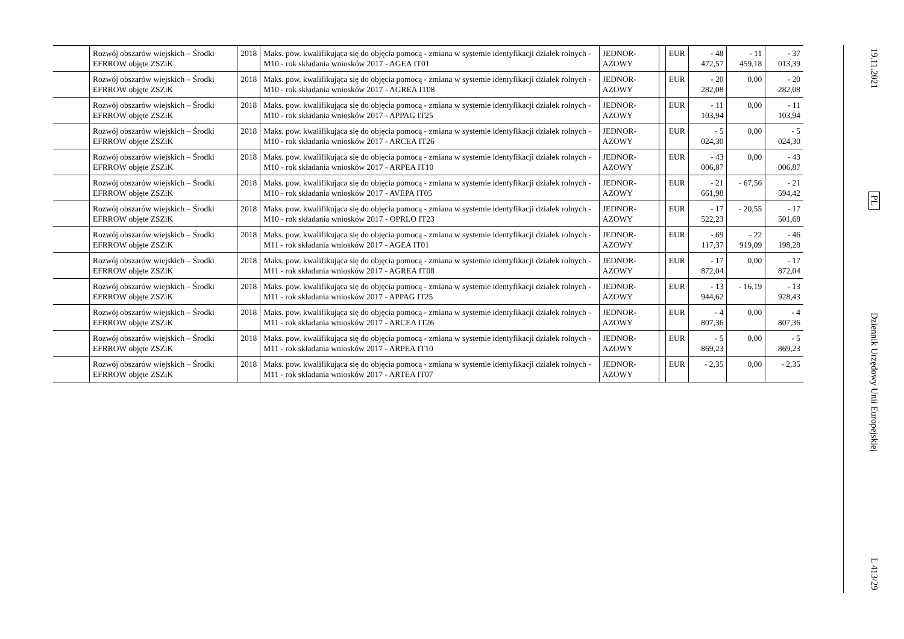| | Rozwój obszarów wiejskich – Środki EFRROW objęte ZSZiK | 2018 | Maks. pow. kwalifikująca się do objęcia pomocą - zmiana w systemie identyfikacji działek rolnych - M10 - rok składania wniosków 2017 - AGEA IT01 | JEDNOR-AZOWY | | EUR | - 48 472,57 | - 11 459,18 | - 37 013,39 |
| | Rozwój obszarów wiejskich – Środki EFRROW objęte ZSZiK | 2018 | Maks. pow. kwalifikująca się do objęcia pomocą - zmiana w systemie identyfikacji działek rolnych - M10 - rok składania wniosków 2017 - AGREA IT08 | JEDNOR-AZOWY | | EUR | - 20 282,08 | 0,00 | - 20 282,08 |
| | Rozwój obszarów wiejskich – Środki EFRROW objęte ZSZiK | 2018 | Maks. pow. kwalifikująca się do objęcia pomocą - zmiana w systemie identyfikacji działek rolnych - M10 - rok składania wniosków 2017 - APPAG IT25 | JEDNOR-AZOWY | | EUR | - 11 103,94 | 0,00 | - 11 103,94 |
| | Rozwój obszarów wiejskich – Środki EFRROW objęte ZSZiK | 2018 | Maks. pow. kwalifikująca się do objęcia pomocą - zmiana w systemie identyfikacji działek rolnych - M10 - rok składania wniosków 2017 - ARCEA IT26 | JEDNOR-AZOWY | | EUR | - 5 024,30 | 0,00 | - 5 024,30 |
| | Rozwój obszarów wiejskich – Środki EFRROW objęte ZSZiK | 2018 | Maks. pow. kwalifikująca się do objęcia pomocą - zmiana w systemie identyfikacji działek rolnych - M10 - rok składania wniosków 2017 - ARPEA IT10 | JEDNOR-AZOWY | | EUR | - 43 006,87 | 0,00 | - 43 006,87 |
| | Rozwój obszarów wiejskich – Środki EFRROW objęte ZSZiK | 2018 | Maks. pow. kwalifikująca się do objęcia pomocą - zmiana w systemie identyfikacji działek rolnych - M10 - rok składania wniosków 2017 - AVEPA IT05 | JEDNOR-AZOWY | | EUR | - 21 661,98 | - 67,56 | - 21 594,42 |
| | Rozwój obszarów wiejskich – Środki EFRROW objęte ZSZiK | 2018 | Maks. pow. kwalifikująca się do objęcia pomocą - zmiana w systemie identyfikacji działek rolnych - M10 - rok składania wniosków 2017 - OPRLO IT23 | JEDNOR-AZOWY | | EUR | - 17 522,23 | - 20,55 | - 17 501,68 |
| | Rozwój obszarów wiejskich – Środki EFRROW objęte ZSZiK | 2018 | Maks. pow. kwalifikująca się do objęcia pomocą - zmiana w systemie identyfikacji działek rolnych - M11 - rok składania wniosków 2017 - AGEA IT01 | JEDNOR-AZOWY | | EUR | - 69 117,37 | - 22 919,09 | - 46 198,28 |
| | Rozwój obszarów wiejskich – Środki EFRROW objęte ZSZiK | 2018 | Maks. pow. kwalifikująca się do objęcia pomocą - zmiana w systemie identyfikacji działek rolnych - M11 - rok składania wniosków 2017 - AGREA IT08 | JEDNOR-AZOWY | | EUR | - 17 872,04 | 0,00 | - 17 872,04 |
| | Rozwój obszarów wiejskich – Środki EFRROW objęte ZSZiK | 2018 | Maks. pow. kwalifikująca się do objęcia pomocą - zmiana w systemie identyfikacji działek rolnych - M11 - rok składania wniosków 2017 - APPAG IT25 | JEDNOR-AZOWY | | EUR | - 13 944,62 | - 16,19 | - 13 928,43 |
| | Rozwój obszarów wiejskich – Środki EFRROW objęte ZSZiK | 2018 | Maks. pow. kwalifikująca się do objęcia pomocą - zmiana w systemie identyfikacji działek rolnych - M11 - rok składania wniosków 2017 - ARCEA IT26 | JEDNOR-AZOWY | | EUR | - 4 807,36 | 0,00 | - 4 807,36 |
| | Rozwój obszarów wiejskich – Środki EFRROW objęte ZSZiK | 2018 | Maks. pow. kwalifikująca się do objęcia pomocą - zmiana w systemie identyfikacji działek rolnych - M11 - rok składania wniosków 2017 - ARPEA IT10 | JEDNOR-AZOWY | | EUR | - 5 869,23 | 0,00 | - 5 869,23 |
| | Rozwój obszarów wiejskich – Środki EFRROW objęte ZSZiK | 2018 | Maks. pow. kwalifikująca się do objęcia pomocą - zmiana w systemie identyfikacji działek rolnych - M11 - rok składania wniosków 2017 - ARTEA IT07 | JEDNOR-AZOWY | | EUR | - 2,35 | 0,00 | - 2,35 |
19.11.2021
PL
Dziennik Urzędowy Unii Europejskiej
L 413/29